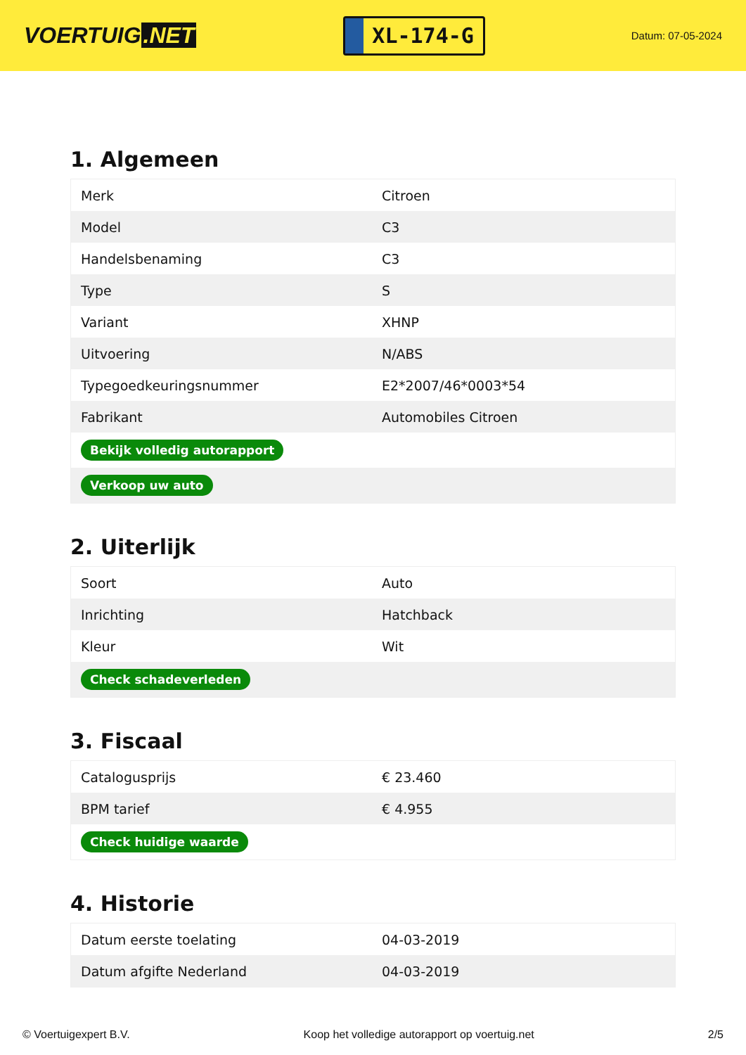VOERTUIG.NET
XL-174-G
Datum: 07-05-2024
1. Algemeen
| Merk | Citroen |
| Model | C3 |
| Handelsbenaming | C3 |
| Type | S |
| Variant | XHNP |
| Uitvoering | N/ABS |
| Typegoedkeuringsnummer | E2*2007/46*0003*54 |
| Fabrikant | Automobiles Citroen |
| Bekijk volledig autorapport | |
| Verkoop uw auto | |
2. Uiterlijk
| Soort | Auto |
| Inrichting | Hatchback |
| Kleur | Wit |
| Check schadeverleden | |
3. Fiscaal
| Catalogusprijs | € 23.460 |
| BPM tarief | € 4.955 |
| Check huidige waarde | |
4. Historie
| Datum eerste toelating | 04-03-2019 |
| Datum afgifte Nederland | 04-03-2019 |
© Voertuigexpert B.V. Koop het volledige autorapport op voertuig.net 2/5